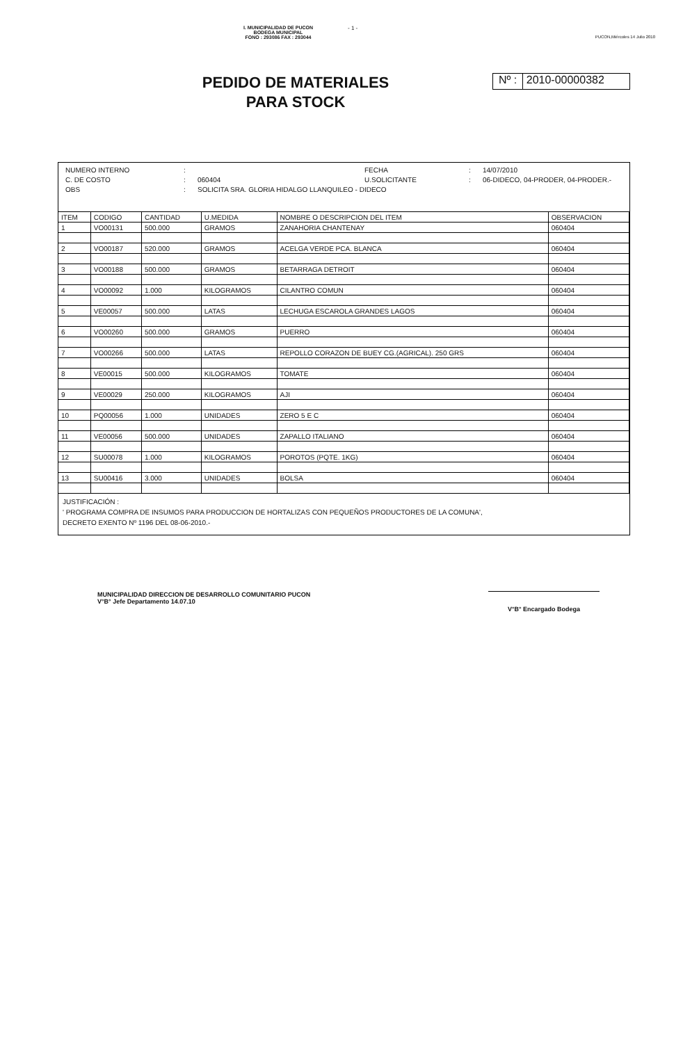I. MUNICIPALIDAD DE PUCON
BODEGA MUNICIPAL
FONO : 293086 FAX : 293044
- 1 -
PUCON,Miércoles 14 Julio 2010
PEDIDO DE MATERIALES
PARA STOCK
Nº : 2010-00000382
NUMERO INTERNO
:
FECHA
:
14/07/2010
C. DE COSTO
:
060404
U.SOLICITANTE
:
06-DIDECO, 04-PRODER, 04-PRODER.-
OBS
:
SOLICITA SRA. GLORIA HIDALGO LLANQUILEO - DIDECO
| ITEM | CODIGO | CANTIDAD | U.MEDIDA | NOMBRE O DESCRIPCION DEL ITEM | OBSERVACION |
| --- | --- | --- | --- | --- | --- |
| 1 | VO00131 | 500.000 | GRAMOS | ZANAHORIA CHANTENAY | 060404 |
| 2 | VO00187 | 520.000 | GRAMOS | ACELGA VERDE PCA. BLANCA | 060404 |
| 3 | VO00188 | 500.000 | GRAMOS | BETARRAGA DETROIT | 060404 |
| 4 | VO00092 | 1.000 | KILOGRAMOS | CILANTRO COMUN | 060404 |
| 5 | VE00057 | 500.000 | LATAS | LECHUGA ESCAROLA GRANDES LAGOS | 060404 |
| 6 | VO00260 | 500.000 | GRAMOS | PUERRO | 060404 |
| 7 | VO00266 | 500.000 | LATAS | REPOLLO CORAZON DE BUEY CG.(AGRICAL). 250 GRS | 060404 |
| 8 | VE00015 | 500.000 | KILOGRAMOS | TOMATE | 060404 |
| 9 | VE00029 | 250.000 | KILOGRAMOS | AJI | 060404 |
| 10 | PQ00056 | 1.000 | UNIDADES | ZERO 5 E C | 060404 |
| 11 | VE00056 | 500.000 | UNIDADES | ZAPALLO ITALIANO | 060404 |
| 12 | SU00078 | 1.000 | KILOGRAMOS | POROTOS (PQTE. 1KG) | 060404 |
| 13 | SU00416 | 3.000 | UNIDADES | BOLSA | 060404 |
JUSTIFICACIÓN :
' PROGRAMA COMPRA DE INSUMOS PARA PRODUCCION DE HORTALIZAS CON PEQUEÑOS PRODUCTORES DE LA COMUNA',
DECRETO EXENTO Nº 1196 DEL 08-06-2010.-
MUNICIPALIDAD DIRECCION DE DESARROLLO COMUNITARIO PUCON
V°B° Jefe Departamento 14.07.10
V°B° Encargado Bodega